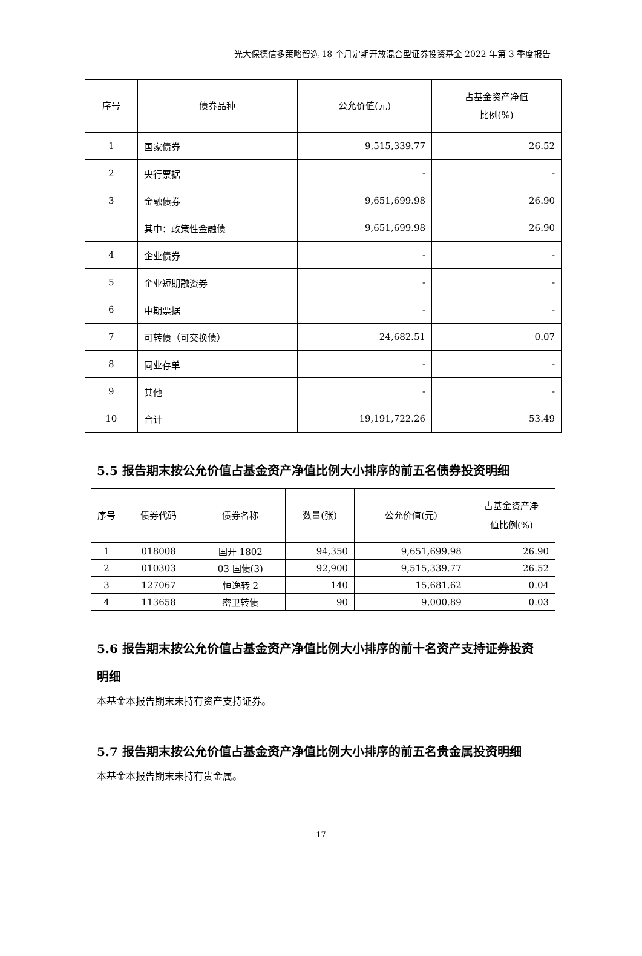光大保德信多策略智选 18 个月定期开放混合型证券投资基金 2022 年第 3 季度报告
| 序号 | 债券品种 | 公允价值(元) | 占基金资产净值 比例(%) |
| --- | --- | --- | --- |
| 1 | 国家债券 | 9,515,339.77 | 26.52 |
| 2 | 央行票据 | - | - |
| 3 | 金融债券 | 9,651,699.98 | 26.90 |
| | 其中：政策性金融债 | 9,651,699.98 | 26.90 |
| 4 | 企业债券 | - | - |
| 5 | 企业短期融资券 | - | - |
| 6 | 中期票据 | - | - |
| 7 | 可转债（可交换债） | 24,682.51 | 0.07 |
| 8 | 同业存单 | - | - |
| 9 | 其他 | - | - |
| 10 | 合计 | 19,191,722.26 | 53.49 |
5.5 报告期末按公允价值占基金资产净值比例大小排序的前五名债券投资明细
| 序号 | 债券代码 | 债券名称 | 数量(张) | 公允价值(元) | 占基金资产净 值比例(%) |
| --- | --- | --- | --- | --- | --- |
| 1 | 018008 | 国开 1802 | 94,350 | 9,651,699.98 | 26.90 |
| 2 | 010303 | 03 国债(3) | 92,900 | 9,515,339.77 | 26.52 |
| 3 | 127067 | 恒逸转 2 | 140 | 15,681.62 | 0.04 |
| 4 | 113658 | 密卫转债 | 90 | 9,000.89 | 0.03 |
5.6 报告期末按公允价值占基金资产净值比例大小排序的前十名资产支持证券投资明细
本基金本报告期末未持有资产支持证券。
5.7 报告期末按公允价值占基金资产净值比例大小排序的前五名贵金属投资明细
本基金本报告期末未持有贵金属。
17